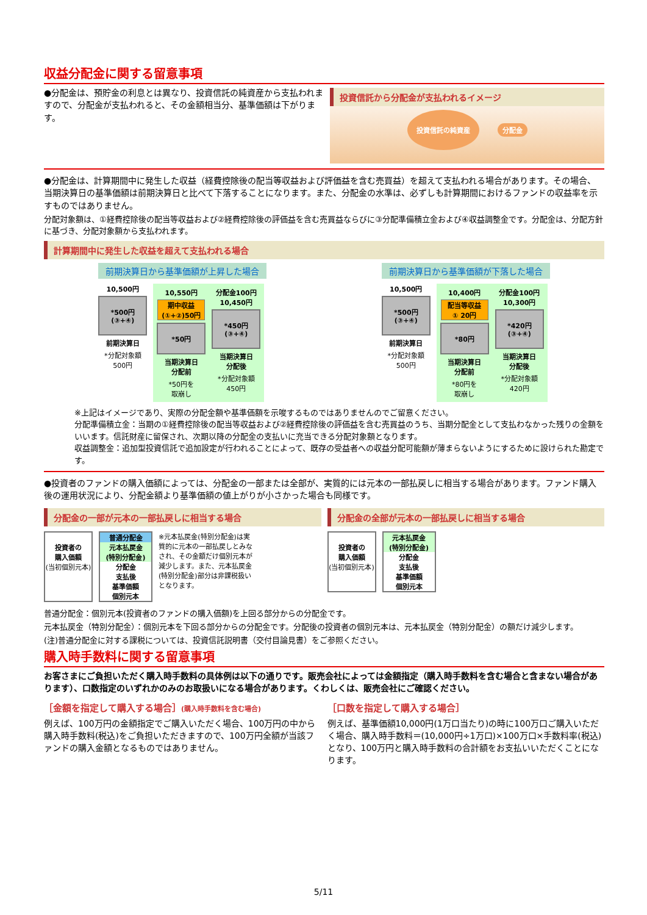収益分配金に関する留意事項
●分配金は、預貯金の利息とは異なり、投資信託の純資産から支払われますので、分配金が支払われると、その金額相当分、基準価額は下がります。
投資信託から分配金が支払われるイメージ
投資信託の純資産 分配金
●分配金は、計算期間中に発生した収益（経費控除後の配当等収益および評価益を含む売買益）を超えて支払われる場合があります。その場合、当期決算日の基準価額は前期決算日と比べて下落することになります。また、分配金の水準は、必ずしも計算期間におけるファンドの収益率を示すものではありません。
分配対象額は、①経費控除後の配当等収益および②経費控除後の評価益を含む売買益ならびに③分配準備積立金および④収益調整金です。分配金は、分配方針に基づき、分配対象額から支払われます。
計算期間中に発生した収益を超えて支払われる場合
前期決算日から基準価額が上昇した場合
10,500円
*500円
(③+④)
前期決算日
*分配対象額
500円
10,550円
期中収益
(①+②)50円
*50円
当期決算日
分配前
*50円を
取崩し
分配金100円
10,450円
*450円
(③+④)
当期決算日
分配後
*分配対象額
450円
前期決算日から基準価額が下落した場合
10,500円
*500円
(③+④)
前期決算日
*分配対象額
500円
10,400円
配当等収益
① 20円
*80円
当期決算日
分配前
*80円を
取崩し
分配金100円
10,300円
*420円
(③+④)
当期決算日
分配後
*分配対象額
420円
※上記はイメージであり、実際の分配金額や基準価額を示唆するものではありませんのでご留意ください。
分配準備積立金：当期の①経費控除後の配当等収益および②経費控除後の評価益を含む売買益のうち、当期分配金として支払わなかった残りの金額をいいます。信託財産に留保され、次期以降の分配金の支払いに充当できる分配対象額となります。
収益調整金：追加型投資信託で追加設定が行われることによって、既存の受益者への収益分配可能額が薄まらないようにするために設けられた勘定です。
●投資者のファンドの購入価額によっては、分配金の一部または全部が、実質的には元本の一部払戻しに相当する場合があります。ファンド購入後の運用状況により、分配金額より基準価額の値上がりが小さかった場合も同様です。
分配金の一部が元本の一部払戻しに相当する場合
投資者の
購入価額
(当初個別元本)
普通分配金
元本払戻金
(特別分配金)
分配金
支払後
基準価額
個別元本
※元本払戻金(特別分配金)は実質的に元本の一部払戻しとみなされ、その金額だけ個別元本が減少します。また、元本払戻金(特別分配金)部分は非課税扱いとなります。
分配金の全部が元本の一部払戻しに相当する場合
投資者の
購入価額
(当初個別元本)
元本払戻金
(特別分配金)
分配金
支払後
基準価額
個別元本
普通分配金：個別元本(投資者のファンドの購入価額)を上回る部分からの分配金です。
元本払戻金（特別分配金）：個別元本を下回る部分からの分配金です。分配後の投資者の個別元本は、元本払戻金（特別分配金）の額だけ減少します。
(注)普通分配金に対する課税については、投資信託説明書（交付目論見書）をご参照ください。
購入時手数料に関する留意事項
お客さまにご負担いただく購入時手数料の具体例は以下の通りです。販売会社によっては金額指定（購入時手数料を含む場合と含まない場合があります）、口数指定のいずれかのみのお取扱いになる場合があります。くわしくは、販売会社にご確認ください。
［金額を指定して購入する場合］(購入時手数料を含む場合)
例えば、100万円の金額指定でご購入いただく場合、100万円の中から購入時手数料(税込)をご負担いただきますので、100万円全額が当該ファンドの購入金額となるものではありません。
［口数を指定して購入する場合］
例えば、基準価額10,000円(1万口当たり)の時に100万口ご購入いただく場合、購入時手数料＝(10,000円÷1万口)×100万口×手数料率(税込)となり、100万円と購入時手数料の合計額をお支払いいただくことになります。
5/11